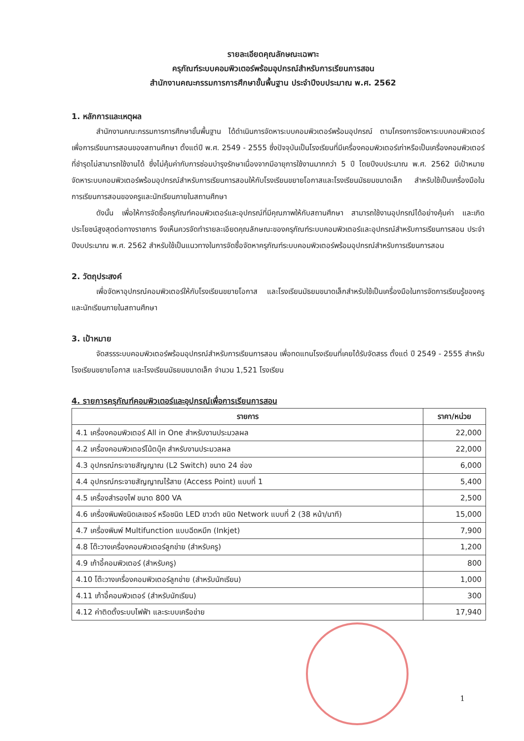รายละเอียดคุณลักษณะเฉพาะ
ครุภัณฑ์ระบบคอมพิวเตอร์พร้อมอุปกรณ์สำหรับการเรียนการสอน
สำนักงานคณะกรรมการการศึกษาขั้นพื้นฐาน ประจำปีงบประมาณ พ.ศ. 2562
1. หลักการและเหตุผล
สำนักงานคณะกรรมการการศึกษาขั้นพื้นฐาน ได้ดำเนินการจัดหาระบบคอมพิวเตอร์พร้อมอุปกรณ์ ตามโครงการจัดหาระบบคอมพิวเตอร์เพื่อการเรียนการสอนของสถานศึกษา ตั้งแต่ปี พ.ศ. 2549 - 2555 ซึ่งปัจจุบันเป็นโรงเรียนที่มีเครื่องคอมพิวเตอร์เก่าหรือเป็นเครื่องคอมพิวเตอร์ที่ชำรุดไม่สามารถใช้งานได้ ซึ่งไม่คุ้มค่ากับการซ่อมบำรุงรักษาเนื่องจากมีอายุการใช้งานมากกว่า 5 ปี โดยปีงบประมาณ พ.ศ. 2562 มีเป้าหมายจัดหาระบบคอมพิวเตอร์พร้อมอุปกรณ์สำหรับการเรียนการสอนให้กับโรงเรียนขยายโอกาสและโรงเรียนมัธยมขนาดเล็ก สำหรับใช้เป็นเครื่องมือในการเรียนการสอนของครูและนักเรียนภายในสถานศึกษา
ดังนั้น เพื่อให้การจัดซื้อครุภัณฑ์คอมพิวเตอร์และอุปกรณ์ที่มีคุณภาพให้กับสถานศึกษา สามารถใช้งานอุปกรณ์ได้อย่างคุ้มค่า และเกิดประโยชน์สูงสุดต่อทางราชการ จึงเห็นควรจัดทำรายละเอียดคุณลักษณะของครุภัณฑ์ระบบคอมพิวเตอร์และอุปกรณ์สำหรับการเรียนการสอน ประจำปีงบประมาณ พ.ศ. 2562 สำหรับใช้เป็นแนวทางในการจัดซื้อจัดหาครุภัณฑ์ระบบคอมพิวเตอร์พร้อมอุปกรณ์สำหรับการเรียนการสอน
2. วัตถุประสงค์
เพื่อจัดหาอุปกรณ์คอมพิวเตอร์ให้กับโรงเรียนขยายโอกาส และโรงเรียนมัธยมขนาดเล็กสำหรับใช้เป็นเครื่องมือในการจัดการเรียนรู้ของครูและนักเรียนภายในสถานศึกษา
3. เป้าหมาย
จัดสรรระบบคอมพิวเตอร์พร้อมอุปกรณ์สำหรับการเรียนการสอน เพื่อทดแทนโรงเรียนที่เคยได้รับจัดสรร ตั้งแต่ ปี 2549 - 2555 สำหรับโรงเรียนขยายโอกาส และโรงเรียนมัธยมขนาดเล็ก จำนวน 1,521 โรงเรียน
4. รายการครุภัณฑ์คอมพิวเตอร์และอุปกรณ์เพื่อการเรียนการสอน
| รายการ | ราคา/หน่วย |
| --- | --- |
| 4.1 เครื่องคอมพิวเตอร์ All in One สำหรับงานประมวลผล | 22,000 |
| 4.2 เครื่องคอมพิวเตอร์โน้ตบุ๊ค สำหรับงานประมวลผล | 22,000 |
| 4.3 อุปกรณ์กระจายสัญญาณ (L2 Switch) ขนาด 24 ช่อง | 6,000 |
| 4.4 อุปกรณ์กระจายสัญญาณไร้สาย (Access Point) แบบที่ 1 | 5,400 |
| 4.5 เครื่องสำรองไฟ ขนาด 800 VA | 2,500 |
| 4.6 เครื่องพิมพ์ชนิดเลเซอร์ หรือชนิด LED ขาวดำ ชนิด Network แบบที่ 2 (38 หน้า/นาที) | 15,000 |
| 4.7 เครื่องพิมพ์ Multifunction แบบฉีดหมึก (Inkjet) | 7,900 |
| 4.8 โต๊ะวางเครื่องคอมพิวเตอร์ลูกข่าย (สำหรับครู) | 1,200 |
| 4.9 เก้าอี้คอมพิวเตอร์ (สำหรับครู) | 800 |
| 4.10 โต๊ะวางเครื่องคอมพิวเตอร์ลูกข่าย (สำหรับนักเรียน) | 1,000 |
| 4.11 เก้าอี้คอมพิวเตอร์ (สำหรับนักเรียน) | 300 |
| 4.12 ค่าติดตั้งระบบไฟฟ้า และระบบเครือข่าย | 17,940 |
1